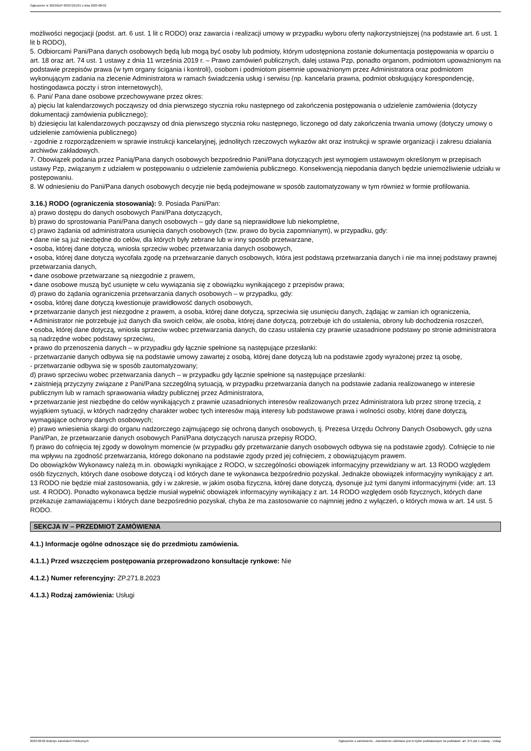Ogłoszenie nr 2023/BZP 00337221/01 z dnia 2023-08-02
możliwości negocjacji (podst. art. 6 ust. 1 lit c RODO) oraz zawarcia i realizacji umowy w przypadku wyboru oferty najkorzystniejszej (na podstawie art. 6 ust. 1 lit b RODO),
5. Odbiorcami Pani/Pana danych osobowych będą lub mogą być osoby lub podmioty, którym udostępniona zostanie dokumentacja postępowania w oparciu o art. 18 oraz art. 74 ust. 1 ustawy z dnia 11 września 2019 r. – Prawo zamówień publicznych, dalej ustawa Pzp, ponadto organom, podmiotom upoważnionym na podstawie przepisów prawa (w tym organy ścigania i kontroli), osobom i podmiotom pisemnie upoważnionym przez Administratora oraz podmiotom wykonującym zadania na zlecenie Administratora w ramach świadczenia usług i serwisu (np. kancelaria prawna, podmiot obsługujący korespondencję, hostingodawca poczty i stron internetowych),
6. Pani/ Pana dane osobowe przechowywane przez okres:
a) pięciu lat kalendarzowych począwszy od dnia pierwszego stycznia roku następnego od zakończenia postępowania o udzielenie zamówienia (dotyczy dokumentacji zamówienia publicznego);
b) dziesięciu lat kalendarzowych począwszy od dnia pierwszego stycznia roku następnego, liczonego od daty zakończenia trwania umowy (dotyczy umowy o udzielenie zamówienia publicznego)
- zgodnie z rozporządzeniem w sprawie instrukcji kancelaryjnej, jednolitych rzeczowych wykazów akt oraz instrukcji w sprawie organizacji i zakresu działania archiwów zakładowych.
7. Obowiązek podania przez Panią/Pana danych osobowych bezpośrednio Pani/Pana dotyczących jest wymogiem ustawowym określonym w przepisach ustawy Pzp, związanym z udziałem w postępowaniu o udzielenie zamówienia publicznego. Konsekwencją niepodania danych będzie uniemożliwienie udziału w postępowaniu.
8. W odniesieniu do Pani/Pana danych osobowych decyzje nie będą podejmowane w sposób zautomatyzowany w tym również w formie profilowania.
3.16.) RODO (ograniczenia stosowania): 9. Posiada Pani/Pan:
a) prawo dostępu do danych osobowych Pani/Pana dotyczących,
b) prawo do sprostowania Pani/Pana danych osobowych – gdy dane są nieprawidłowe lub niekompletne,
c) prawo żądania od administratora usunięcia danych osobowych (tzw. prawo do bycia zapomnianym), w przypadku, gdy:
• dane nie są już niezbędne do celów, dla których były zebrane lub w inny sposób przetwarzane,
• osoba, której dane dotyczą, wniosła sprzeciw wobec przetwarzania danych osobowych,
• osoba, której dane dotyczą wycofała zgodę na przetwarzanie danych osobowych, która jest podstawą przetwarzania danych i nie ma innej podstawy prawnej przetwarzania danych,
• dane osobowe przetwarzane są niezgodnie z prawem,
• dane osobowe muszą być usunięte w celu wywiązania się z obowiązku wynikającego z przepisów prawa;
d) prawo do żądania ograniczenia przetwarzania danych osobowych – w przypadku, gdy:
• osoba, której dane dotyczą kwestionuje prawidłowość danych osobowych,
• przetwarzanie danych jest niezgodne z prawem, a osoba, której dane dotyczą, sprzeciwia się usunięciu danych, żądając w zamian ich ograniczenia,
• Administrator nie potrzebuje już danych dla swoich celów, ale osoba, której dane dotyczą, potrzebuje ich do ustalenia, obrony lub dochodzenia roszczeń,
• osoba, której dane dotyczą, wniosła sprzeciw wobec przetwarzania danych, do czasu ustalenia czy prawnie uzasadnione podstawy po stronie administratora są nadrzędne wobec podstawy sprzeciwu,
• prawo do przenoszenia danych – w przypadku gdy łącznie spełnione są następujące przesłanki:
- przetwarzanie danych odbywa się na podstawie umowy zawartej z osobą, której dane dotyczą lub na podstawie zgody wyrażonej przez tą osobę,
- przetwarzanie odbywa się w sposób zautomatyzowany;
d) prawo sprzeciwu wobec przetwarzania danych – w przypadku gdy łącznie spełnione są następujące przesłanki:
• zaistnieją przyczyny związane z Pani/Pana szczególną sytuacją, w przypadku przetwarzania danych na podstawie zadania realizowanego w interesie publicznym lub w ramach sprawowania władzy publicznej przez Administratora,
• przetwarzanie jest niezbędne do celów wynikających z prawnie uzasadnionych interesów realizowanych przez Administratora lub przez stronę trzecią, z wyjątkiem sytuacji, w których nadrzędny charakter wobec tych interesów mają interesy lub podstawowe prawa i wolności osoby, której dane dotyczą, wymagające ochrony danych osobowych;
e) prawo wniesienia skargi do organu nadzorczego zajmującego się ochroną danych osobowych, tj. Prezesa Urzędu Ochrony Danych Osobowych, gdy uzna Pani/Pan, że przetwarzanie danych osobowych Pani/Pana dotyczących narusza przepisy RODO,
f) prawo do cofnięcia tej zgody w dowolnym momencie (w przypadku gdy przetwarzanie danych osobowych odbywa się na podstawie zgody). Cofnięcie to nie ma wpływu na zgodność przetwarzania, którego dokonano na podstawie zgody przed jej cofnięciem, z obowiązującym prawem.
Do obowiązków Wykonawcy należą m.in. obowiązki wynikające z RODO, w szczególności obowiązek informacyjny przewidziany w art. 13 RODO względem osób fizycznych, których dane osobowe dotyczą i od których dane te wykonawca bezpośrednio pozyskał. Jednakże obowiązek informacyjny wynikający z art. 13 RODO nie będzie miał zastosowania, gdy i w zakresie, w jakim osoba fizyczna, której dane dotyczą, dysonuje już tymi danymi informacyjnymi (vide: art. 13 ust. 4 RODO). Ponadto wykonawca będzie musiał wypełnić obowiązek informacyjny wynikający z art. 14 RODO względem osób fizycznych, których dane przekazuje zamawiającemu i których dane bezpośrednio pozyskał, chyba że ma zastosowanie co najmniej jedno z wyłączeń, o których mowa w art. 14 ust. 5 RODO.
SEKCJA IV – PRZEDMIOT ZAMÓWIENIA
4.1.) Informacje ogólne odnoszące się do przedmiotu zamówienia.
4.1.1.) Przed wszczęciem postępowania przeprowadzono konsultacje rynkowe: Nie
4.1.2.) Numer referencyjny: ZP.271.8.2023
4.1.3.) Rodzaj zamówienia: Usługi
2023-08-02 Biuletyn Zamówień Publicznych Ogłoszenie o zamówieniu - Zamówienie udzielane jest w trybie podstawowym na podstawie: art. 275 pkt 1 ustawy - Usługi